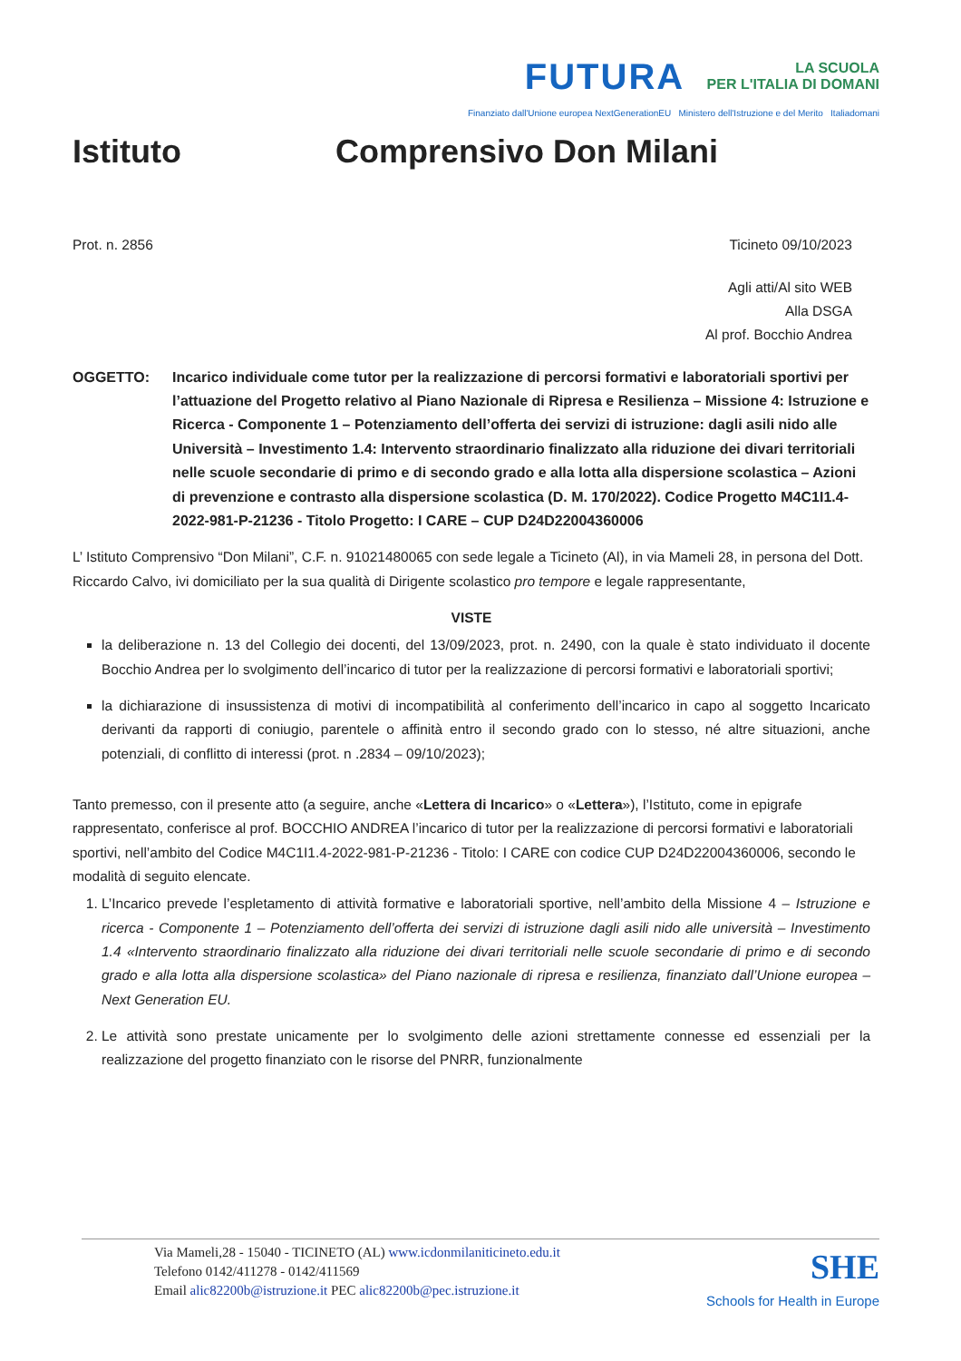FUTURA LA SCUOLA
PER L'ITALIA DI DOMANI
Finanziato dall'Unione europea NextGenerationEU Ministero dell'Istruzione e del Merito Italiadomani
Istituto Comprensivo Don Milani
Prot. n. 2856 Ticineto 09/10/2023
Agli atti/Al sito WEB
Alla DSGA
Al prof. Bocchio Andrea
OGGETTO: Incarico individuale come tutor per la realizzazione di percorsi formativi e laboratoriali sportivi per l’attuazione del Progetto relativo al Piano Nazionale di Ripresa e Resilienza – Missione 4: Istruzione e Ricerca - Componente 1 – Potenziamento dell’offerta dei servizi di istruzione: dagli asili nido alle Università – Investimento 1.4: Intervento straordinario finalizzato alla riduzione dei divari territoriali nelle scuole secondarie di primo e di secondo grado e alla lotta alla dispersione scolastica – Azioni di prevenzione e contrasto alla dispersione scolastica (D. M. 170/2022). Codice Progetto M4C1I1.4-2022-981-P-21236 - Titolo Progetto: I CARE – CUP D24D22004360006
L’ Istituto Comprensivo “Don Milani”, C.F. n. 91021480065 con sede legale a Ticineto (Al), in via Mameli 28, in persona del Dott. Riccardo Calvo, ivi domiciliato per la sua qualità di Dirigente scolastico pro tempore e legale rappresentante,
VISTE
la deliberazione n. 13 del Collegio dei docenti, del 13/09/2023, prot. n. 2490, con la quale è stato individuato il docente Bocchio Andrea per lo svolgimento dell’incarico di tutor per la realizzazione di percorsi formativi e laboratoriali sportivi;
la dichiarazione di insussistenza di motivi di incompatibilità al conferimento dell’incarico in capo al soggetto Incaricato derivanti da rapporti di coniugio, parentele o affinità entro il secondo grado con lo stesso, né altre situazioni, anche potenziali, di conflitto di interessi (prot. n .2834 – 09/10/2023);
Tanto premesso, con il presente atto (a seguire, anche «Lettera di Incarico» o «Lettera»), l’Istituto, come in epigrafe rappresentato, conferisce al prof. BOCCHIO ANDREA l’incarico di tutor per la realizzazione di percorsi formativi e laboratoriali sportivi, nell’ambito del Codice M4C1I1.4-2022-981-P-21236 - Titolo: I CARE con codice CUP D24D22004360006, secondo le modalità di seguito elencate.
1. L’Incarico prevede l’espletamento di attività formative e laboratoriali sportive, nell’ambito della Missione 4 – Istruzione e ricerca - Componente 1 – Potenziamento dell’offerta dei servizi di istruzione dagli asili nido alle università – Investimento 1.4 «Intervento straordinario finalizzato alla riduzione dei divari territoriali nelle scuole secondarie di primo e di secondo grado e alla lotta alla dispersione scolastica» del Piano nazionale di ripresa e resilienza, finanziato dall’Unione europea – Next Generation EU.
2. Le attività sono prestate unicamente per lo svolgimento delle azioni strettamente connesse ed essenziali per la realizzazione del progetto finanziato con le risorse del PNRR, funzionalmente
Via Mameli,28 - 15040 - TICINETO (AL) www.icdonmilaniticineto.edu.it
Telefono 0142/411278 - 0142/411569
Email alic82200b@istruzione.it PEC alic82200b@pec.istruzione.it
SHE
Schools for Health in Europe